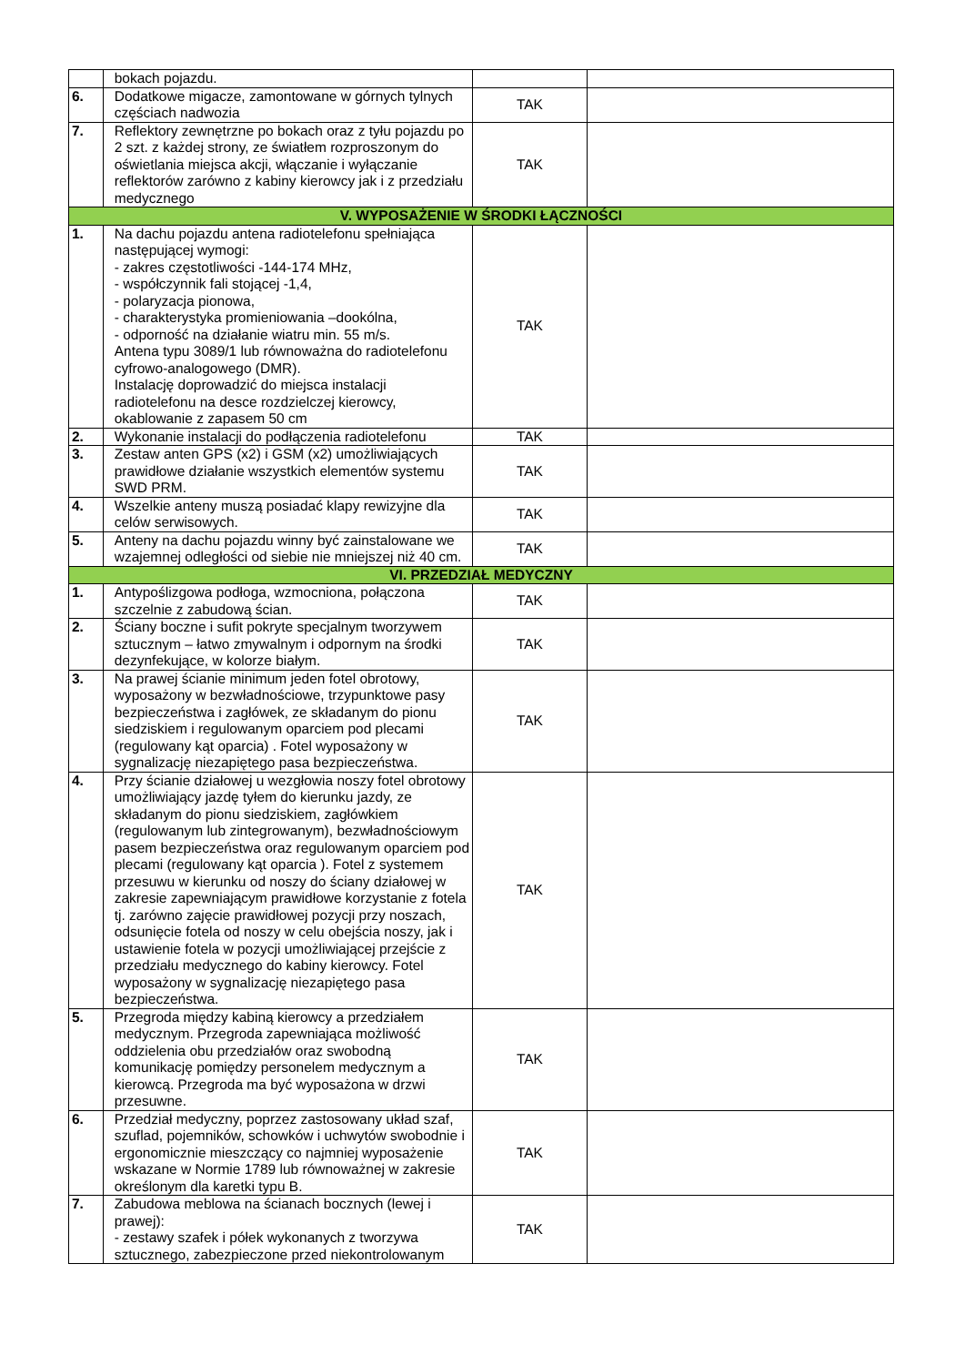| | bokach pojazdu. | | |
| 6. | Dodatkowe migacze, zamontowane w górnych tylnych częściach nadwozia | TAK | |
| 7. | Reflektory zewnętrzne po bokach oraz z tyłu pojazdu po 2 szt. z każdej strony, ze światłem rozproszonym do oświetlania miejsca akcji, włączanie i wyłączanie reflektorów zarówno z kabiny kierowcy jak i z przedziału medycznego | TAK | |
| V. WYPOSAŻENIE W ŚRODKI ŁĄCZNOŚCI | | | |
| 1. | Na dachu pojazdu antena radiotelefonu spełniająca następującej wymogi: - zakres częstotliwości -144-174 MHz, - współczynnik fali stojącej -1,4, - polaryzacja pionowa, - charakterystyka promieniowania –dookólna, - odporność na działanie wiatru min. 55 m/s. Antena typu 3089/1 lub równoważna do radiotelefonu cyfrowo-analogowego (DMR). Instalację doprowadzić do miejsca instalacji radiotelefonu na desce rozdzielczej kierowcy, okablowanie z zapasem 50 cm | TAK | |
| 2. | Wykonanie instalacji do podłączenia radiotelefonu | TAK | |
| 3. | Zestaw anten GPS (x2) i GSM (x2) umożliwiających prawidłowe działanie wszystkich elementów systemu SWD PRM. | TAK | |
| 4. | Wszelkie anteny muszą posiadać klapy rewizyjne dla celów serwisowych. | TAK | |
| 5. | Anteny na dachu pojazdu winny być zainstalowane we wzajemnej odległości od siebie nie mniejszej niż 40 cm. | TAK | |
| VI. PRZEDZIAŁ MEDYCZNY | | | |
| 1. | Antypoślizgowa podłoga, wzmocniona, połączona szczelnie z zabudową ścian. | TAK | |
| 2. | Ściany boczne i sufit pokryte specjalnym tworzywem sztucznym – łatwo zmywalnym i odpornym na środki dezynfekujące, w kolorze białym. | TAK | |
| 3. | Na prawej ścianie minimum jeden fotel obrotowy, wyposażony w bezwładnościowe, trzypunktowe pasy bezpieczeństwa i zagłówek, ze składanym do pionu siedziskiem i regulowanym oparciem pod plecami (regulowany kąt oparcia) . Fotel wyposażony w sygnalizację niezapiętego pasa bezpieczeństwa. | TAK | |
| 4. | Przy ścianie działowej u wezgłowia noszy fotel obrotowy umożliwiający jazdę tyłem do kierunku jazdy, ze składanym do pionu siedziskiem, zagłówkiem (regulowanym lub zintegrowanym), bezwładnościowym pasem bezpieczeństwa oraz regulowanym oparciem pod plecami (regulowany kąt oparcia ). Fotel z systemem przesuwu w kierunku od noszy do ściany działowej w zakresie zapewniającym prawidłowe korzystanie z fotela tj. zarówno zajęcie prawidłowej pozycji przy noszach, odsunięcie fotela od noszy w celu obejścia noszy, jak i ustawienie fotela w pozycji umożliwiającej przejście z przedziału medycznego do kabiny kierowcy. Fotel wyposażony w sygnalizację niezapiętego pasa bezpieczeństwa. | TAK | |
| 5. | Przegroda między kabiną kierowcy a przedziałem medycznym. Przegroda zapewniająca możliwość oddzielenia obu przedziałów oraz swobodną komunikację pomiędzy personelem medycznym a kierowcą. Przegroda ma być wyposażona w drzwi przesuwne. | TAK | |
| 6. | Przedział medyczny, poprzez zastosowany układ szaf, szuflad, pojemników, schowków i uchwytów swobodnie i ergonomicznie mieszczący co najmniej wyposażenie wskazane w Normie 1789 lub równoważnej w zakresie określonym dla karetki typu B. | TAK | |
| 7. | Zabudowa meblowa na ścianach bocznych (lewej i prawej): - zestawy szafek i półek wykonanych z tworzywa sztucznego, zabezpieczone przed niekontrolowanym | TAK | |